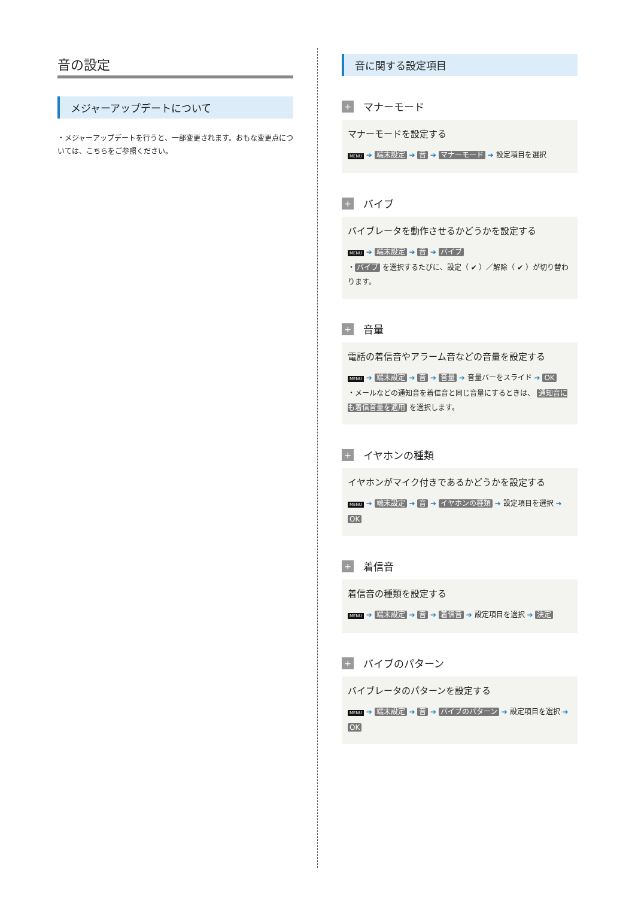音の設定
メジャーアップデートについて
・メジャーアップデートを行うと、一部変更されます。おもな変更点については、こちらをご参照ください。
音に関する設定項目
+ マナーモード
マナーモードを設定する
MENU ➔ 端末設定 ➔ 音 ➔ マナーモード ➔ 設定項目を選択
+ バイブ
バイブレータを動作させるかどうかを設定する
MENU ➔ 端末設定 ➔ 音 ➔ バイブ
・ バイブ を選択するたびに、設定（ ✔ ）／解除（ ✔ ）が切り替わります。
+ 音量
電話の着信音やアラーム音などの音量を設定する
MENU ➔ 端末設定 ➔ 音 ➔ 音量 ➔ 音量バーをスライド ➔ OK
・メールなどの通知音を着信音と同じ音量にするときは、 通知音にも着信音量を適用 を選択します。
+ イヤホンの種類
イヤホンがマイク付きであるかどうかを設定する
MENU ➔ 端末設定 ➔ 音 ➔ イヤホンの種類 ➔ 設定項目を選択 ➔ OK
+ 着信音
着信音の種類を設定する
MENU ➔ 端末設定 ➔ 音 ➔ 着信音 ➔ 設定項目を選択 ➔ 決定
+ バイブのパターン
バイブレータのパターンを設定する
MENU ➔ 端末設定 ➔ 音 ➔ バイブのパターン ➔ 設定項目を選択 ➔ OK